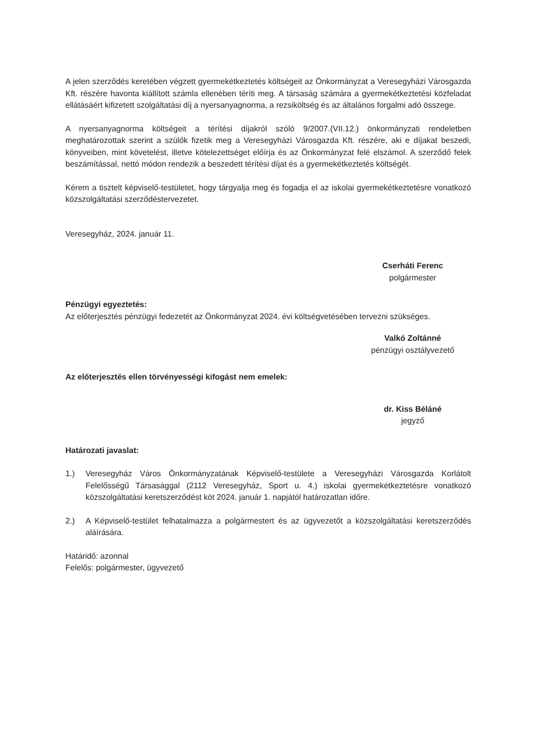A jelen szerződés keretében végzett gyermekétkeztetés költségeit az Önkormányzat a Veresegyházi Városgazda Kft. részére havonta kiállított számla ellenében téríti meg. A társaság számára a gyermekétkeztetési közfeladat ellátásáért kifizetett szolgáltatási díj a nyersanyagnorma, a rezsiköltség és az általános forgalmi adó összege.
A nyersanyagnorma költségeit a térítési díjakról szóló 9/2007.(VII.12.) önkormányzati rendeletben meghatározottak szerint a szülők fizetik meg a Veresegyházi Városgazda Kft. részére, aki e díjakat beszedi, könyveiben, mint követelést, illetve kötelezettséget előírja és az Önkormányzat felé elszámol. A szerződő felek beszámítással, nettó módon rendezik a beszedett térítési díjat és a gyermekétkeztetés költségét.
Kérem a tisztelt képviselő-testületet, hogy tárgyalja meg és fogadja el az iskolai gyermekétkeztetésre vonatkozó közszolgáltatási szerződéstervezetet.
Veresegyház, 2024. január 11.
Cserháti Ferenc
polgármester
Pénzügyi egyeztetés:
Az előterjesztés pénzügyi fedezetét az Önkormányzat 2024. évi költségvetésében tervezni szükséges.
Valkó Zoltánné
pénzügyi osztályvezető
Az előterjesztés ellen törvényességi kifogást nem emelek:
dr. Kiss Béláné
jegyző
Határozati javaslat:
1.) Veresegyház Város Önkormányzatának Képviselő-testülete a Veresegyházi Városgazda Korlátolt Felelősségű Társasággal (2112 Veresegyház, Sport u. 4.) iskolai gyermekétkeztetésre vonatkozó közszolgáltatási keretszerződést köt 2024. január 1. napjától határozatlan időre.
2.) A Képviselő-testület felhatalmazza a polgármestert és az ügyvezetőt a közszolgáltatási keretszerződés aláírására.
Határidő: azonnal
Felelős: polgármester, ügyvezető